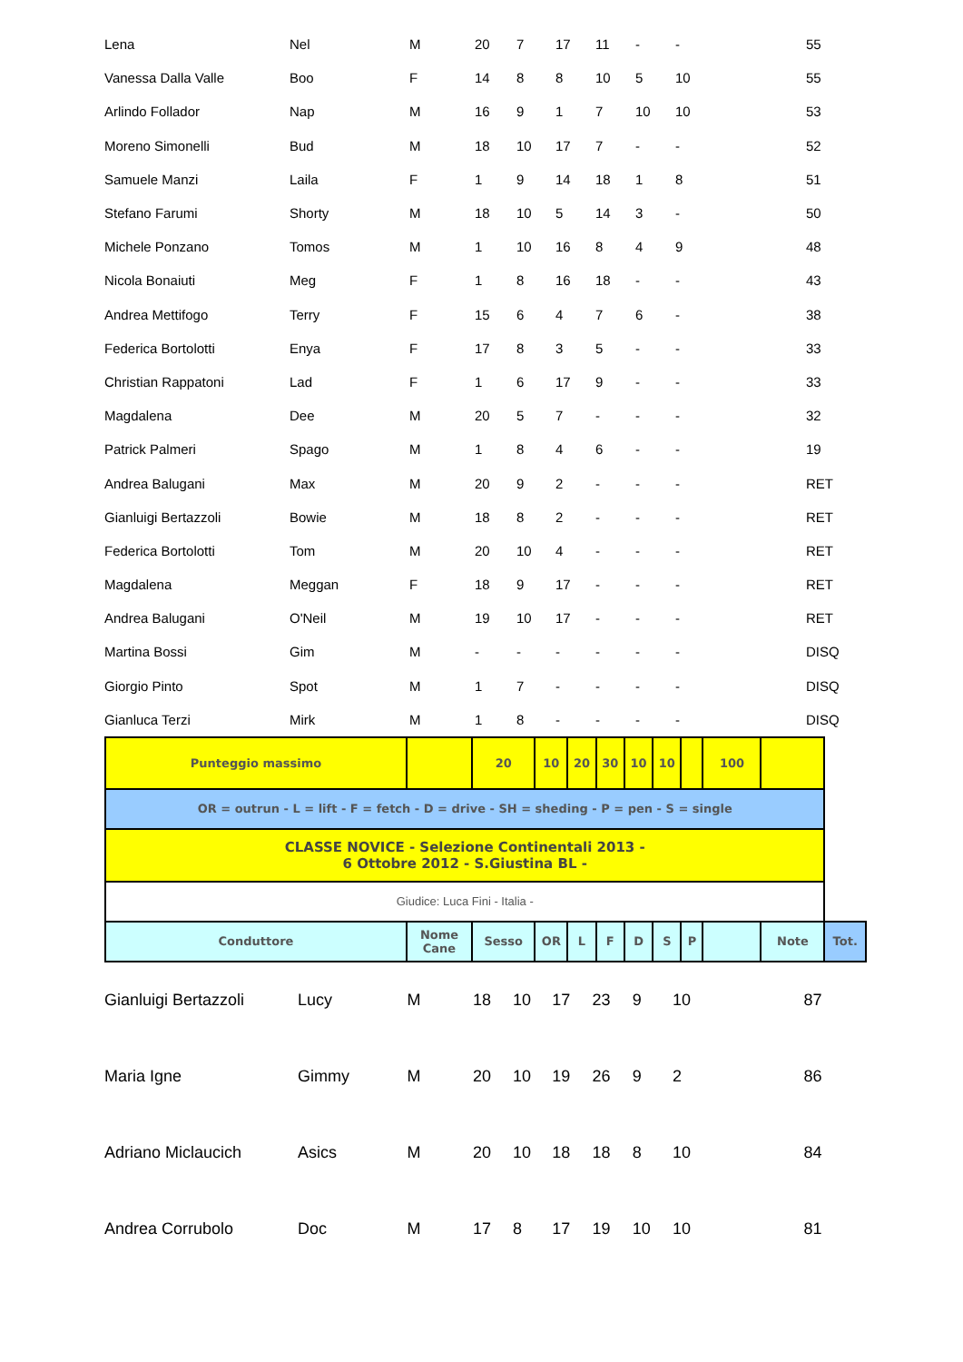| Lena | Nel | M | 20 | 7 | 17 | 11 | - | - | | 55 |
| Vanessa Dalla Valle | Boo | F | 14 | 8 | 8 | 10 | 5 | 10 | | 55 |
| Arlindo Follador | Nap | M | 16 | 9 | 1 | 7 | 10 | 10 | | 53 |
| Moreno Simonelli | Bud | M | 18 | 10 | 17 | 7 | - | - | | 52 |
| Samuele Manzi | Laila | F | 1 | 9 | 14 | 18 | 1 | 8 | | 51 |
| Stefano Farumi | Shorty | M | 18 | 10 | 5 | 14 | 3 | - | | 50 |
| Michele Ponzano | Tomos | M | 1 | 10 | 16 | 8 | 4 | 9 | | 48 |
| Nicola Bonaiuti | Meg | F | 1 | 8 | 16 | 18 | - | - | | 43 |
| Andrea Mettifogo | Terry | F | 15 | 6 | 4 | 7 | 6 | - | | 38 |
| Federica Bortolotti | Enya | F | 17 | 8 | 3 | 5 | - | - | | 33 |
| Christian Rappatoni | Lad | F | 1 | 6 | 17 | 9 | - | - | | 33 |
| Magdalena | Dee | M | 20 | 5 | 7 | - | - | - | | 32 |
| Patrick Palmeri | Spago | M | 1 | 8 | 4 | 6 | - | - | | 19 |
| Andrea Balugani | Max | M | 20 | 9 | 2 | - | - | - | | RET |
| Gianluigi Bertazzoli | Bowie | M | 18 | 8 | 2 | - | - | - | | RET |
| Federica Bortolotti | Tom | M | 20 | 10 | 4 | - | - | - | | RET |
| Magdalena | Meggan | F | 18 | 9 | 17 | - | - | - | | RET |
| Andrea Balugani | O'Neil | M | 19 | 10 | 17 | - | - | - | | RET |
| Martina Bossi | Gim | M | - | - | - | - | - | - | | DISQ |
| Giorgio Pinto | Spot | M | 1 | 7 | - | - | - | - | | DISQ |
| Gianluca Terzi | Mirk | M | 1 | 8 | - | - | - | - | | DISQ |
| Punteggio massimo | | 20 | 10 | 20 | 30 | 10 | 10 | | 100 | | |
| OR = outrun - L = lift - F = fetch - D = drive - SH = sheding - P = pen - S = single | | | | | | | | | | | |
| CLASSE NOVICE - Selezione Continentali 2013 - 6 Ottobre 2012 - S.Giustina BL - | | | | | | | | | | | |
| Giudice: Luca Fini - Italia - | | | | | | | | | | | |
| Conduttore | Nome Cane | Sesso | OR | L | F | D | S | P | | Note | Tot. |
| Gianluigi Bertazzoli | Lucy | M | 18 | 10 | 17 | 23 | 9 | 10 | | 87 |
| Maria Igne | Gimmy | M | 20 | 10 | 19 | 26 | 9 | 2 | | 86 |
| Adriano Miclaucich | Asics | M | 20 | 10 | 18 | 18 | 8 | 10 | | 84 |
| Andrea Corrubolo | Doc | M | 17 | 8 | 17 | 19 | 10 | 10 | | 81 |